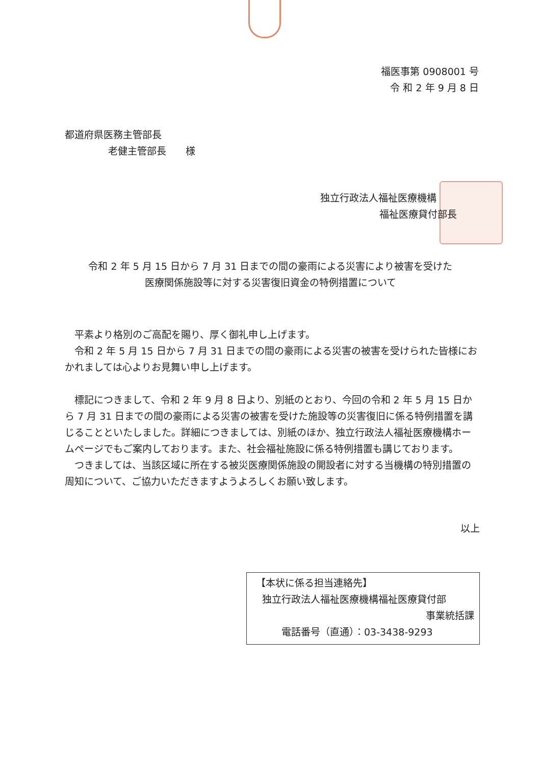福医事第 0908001 号
令 和 2 年 9 月 8 日
都道府県医務主管部長
老健主管部長　　様
独立行政法人福祉医療機構
福祉医療貸付部長
令和 2 年 5 月 15 日から 7 月 31 日までの間の豪雨による災害により被害を受けた
医療関係施設等に対する災害復旧資金の特例措置について
　平素より格別のご高配を賜り、厚く御礼申し上げます。
　令和 2 年 5 月 15 日から 7 月 31 日までの間の豪雨による災害の被害を受けられた皆様におかれましては心よりお見舞い申し上げます。
　標記につきまして、令和 2 年 9 月 8 日より、別紙のとおり、今回の令和 2 年 5 月 15 日から 7 月 31 日までの間の豪雨による災害の被害を受けた施設等の災害復旧に係る特例措置を講じることといたしました。詳細につきましては、別紙のほか、独立行政法人福祉医療機構ホームページでもご案内しております。また、社会福祉施設に係る特例措置も講じております。
　つきましては、当該区域に所在する被災医療関係施設の開設者に対する当機構の特別措置の周知について、ご協力いただきますようよろしくお願い致します。
以上
【本状に係る担当連絡先】
独立行政法人福祉医療機構福祉医療貸付部
事業統括課
電話番号（直通）：03-3438-9293